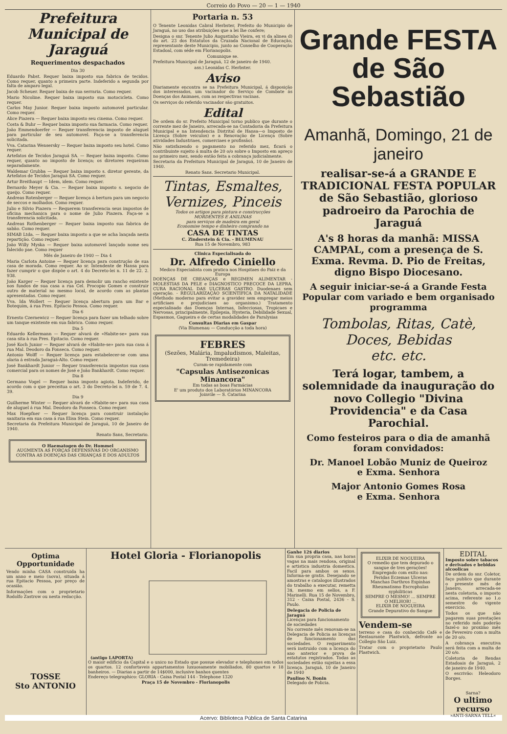Correio do Povo — 20 — 1 — 1940
Prefeitura Municipal de Jaraguá
Requerimentos despachados
Dia 30
Eduardo Pabst. Requer baixa imposto sua fabrica de tecidos. Como requer, quanto a primeira parte. Indeferido a segunda por falta de amparo legal.
Jacob Scheuer. Requer baixa de sua serraria. Como requer.
Mario Nicoline. Requer baixa imposto sua motocicleta. Como requer.
Carlos May Junior. Requer baixa imposto automovel particular. Como requer.
Alice Piazera — Requer baixa imposto seu cinema. Como requer.
Costa & Buhr — Requer baixa imposto sua farmacia. Como requer.
João Emmendoerfer — Requer transferencia imposto de aluguel para particular de seu automovel. Faça-se a transferencia solicitada.
Vva. Catarina Wensersky — Requer baixa imposto seu hotel. Como requer.
Artefatos de Tecidos Jaraguá SA. — Requer baixa imposto. Como requer, quanto ao imposto de licença; os diretores requeiram separadamente.
Waldemar Grubba — Requer baixa imposto s. diretor gerente, da Artefatos de Tecidos Jaraguá SA. Como requer.
Artur Breithaupt — Idem, idem. Como requer.
Bernardo Meyer & Cia. — Requer baixa imposto s. negocio de queijo. Como requer.
Andreas Rotenberger — Requer licença á bertura para um negocio de seccos e molhados. Como requer.
Julio e Silvio Piazera — Requerem transferencia seus impostos de oficina mechanica para o nome de Julio Piazera. Faça-se a transferencia solicitada.
Andreas Rothenberger — Requer baixa imposto sua fabrica de sabão. Como requer.
SIMAB Ltda. — Requer baixa imposto a que se acha lançada nesta repartição. Como requer.
João Willy Myska — Requer baixa automovel lançado nome seu falecido pae. Como requer
Mês de Janeiro de 1940 — Dia 4
Maria Carlota Antoine — Requer licença para construção de sua casa de morada. Como requer. Ao sr. Intendente de Hansa para fazer cumprir o que dispõe o art. 4 do Decreto-lei n. 11 de 22. 2. 938.
João Karger — Requer licença para demolir um rancho existente nos fundos de sua casa a rua Cel. Procopio Gomes e construir outro de material no mesmo local, de acordo com as plantas apresentadas. Como requer.
Vva. Ida Wollert — Requer licença abertura para um Bar e Botequim, á rua Pres. Epitacio Pessoa. Como requer.
Dia 6
Ernesto Czernewicz — Requer licença para fazer um telhado sobre um tanque existente em sua fabrica. Como requer.
Dia 5
Eduardo Kellermann — Requer alvará de «Habite-se» para sua casa sita à rua Pres. Epitacio. Como requer.
José Koch Junior — Requer alvará de «Habite-se» para sua casa á rua Mal. Deodoro da Fonseca. Como requer.
Antonio Wolff — Requer licença para estabelecer-se com uma olaria á estrada Jaraguá-Alto. Como requer.
José Bankhardt Junior — Requer transferencia impostos sua casa comercial para os nomes de José e João Bankhardt. Como requer.
Dia 8
Germano Vogel — Requer baixa imposto agiota. Indeferido, de acordo com o que preceitua o art. 3 do Decreto-lei n. 59 de 7. 4. 39.
Dia 9
Guilherme Winter — Requer alvará de «Habite-se» para sua casa de aluguel á rua Mal. Deodoro da Fonseca. Como requer.
Max Hoepfner — Requer licença para construir instalação sanitaria em sua casa á rua Elisa Stein. Como requer.
Secretaria da Prefeitura Municipal de Jaraguá, 10 de Janeiro de 1940.
Renato Sans, Secretario.
O Haematogen do Dr. Hommel
AUGMENTA AS FORÇAS DEFENSIVAS DO ORGANISMO CONTRA AS DOENÇAS DAS CRIANÇAS E DOS ADULTOS
Portaria n. 53
O Tenente Leonidas Cabral Herbster, Prefeito do Municipio de Jaraguá, no uso das atribuições que a lei lhe confere;
Designa o snr. Tenente Julio Augustinho Vieira, ex vi da alinea d) do art. 23 dos Estatutos da Cruzada Nacional de Educação, representante deste Municipio, junto ao Conselho de Cooperação Estadoal, com séde em Florianopolis.
Comunique se.
Prefeitura Municipal de Jaraguá, 12 de janeiro de 1940.
ass.) Leonidas C. Herbster.
Aviso
Diariamente encontra se na Prefeitura Municipal, á disposição dos interessados, um vacinador do Serviço de Combate ás Doenças dos Animaes, com as respectivas vacinas.
Os serviços do referido vacinador são gratuitos.
Edital
De ordem do sr. Prefeito Municipal torno publico que durante o corrente mez de Janeiro, arrecada-se na Contadoria da Prefeitura Municipal e na Intendencia Distrital de Hansa—o Imposto de Licença (Sobre veiculos) e a Renovação de Licença (Sobre atividades Industriaes, comerciaes e profissão).
Não satisfazendo o pagamento no referido mez, ficará o contribuinte sujeito á multa de 20 o/o sobre o Imposto em apreço no primeiro mez, sendo então feita a cobrança judicialmente.
Secretaria da Prefeitura Municipal de Jaraguá, 10 de Janeiro de 1940.
Renato Sans. Secretario Municipal.
Tintas, Esmaltes, Vernizes, Pinceis
Todos os artigos para pintura e construcções
MORDENTES E ANILINAS
para serviços de madeira em geral
Economise tempo e dinheiro comprando na
CASA DE TINTAS
C. Zinderstein & Cia. - BLUMENAU
Rua 15 de Novembro, 983
Clinica Especialisada do
Dr. Alfredo Ciniello
Medico Especialista com pratica nos Hospitaes do Paiz e da Europa
DOENÇAS DE CREANÇAS e REGIMEN ALIMENTAR - MOLESTIAS DA PELE e DIAGNOSTICO PRECOCE DA LEPRA. CURA RACIONAL DAS ULCERAS GASTRO. Duodenaes sem operação. - REGULARIZAÇÃO SCIENTIFICA DA NATALIDADE (Methodo moderno para evitar a gravidez sem empregar meios artificiaes e prejudiciaes ao organismo.) Tratamento especialisado das Doenças Internas, Infecciosas, Tropicaes e Nervosas, principalmente, Epilepsia, Hysteria, Debilidade Sexual, Espasmos, Gagueira e de certas modalidades de Paralysias
Consultas Diarias em Gaspar
(Via Blumenau — Conducção a toda hora)
FEBRES
(Sezões, Malária, Impaludismos, Maleitas, Tremedeira)
Curam-se rapidamente com
"Capsulas Antisezonicas Minancora"
Em todas as boas Farmácias
E' um produto dos Laboratórios MINANCORA
Joinvile — S. Catarina
Grande FESTA
de São Sebastião
Amanhã, Domingo, 21 de janeiro
realisar-se-á a GRANDE E TRADICIONAL FESTA POPULAR de São Sebastião, glorioso padroeiro da Parochia de Jaraguá
A's 8 horas da manhã: MISSA CAMPAL, com a presença de S. Exma. Revma. D. Pio de Freitas, digno Bispo Diocesano.
A seguir iniciar-se-á a Grande Festa Popular com variado e bem organisado programma
Tombolas, Ritas, Catè,
Doces, Bebidas
etc. etc.
Terá logar, tambem, a solemnidade da inauguração do novo Collegio "Divina Providencia" e da Casa Parochial.
Como festeiros para o dia de amanhã foram convidados:
Dr. Manoel Lobão Muniz de Queiroz
e Exma. Senhora
Major Antonio Gomes Rosa
e Exma. Senhora
Optima Opportunidade
Vendo minha CASA construida ha um anno e meio (nova), situada á rua Epitacio Pessoa, por preço de ocasião.
Informações com o proprietario Rodolfo Zastrow ou nesta redacção.
TOSSE
Sto ANTONIO
Hotel Gloria - Florianopolis
(antigo LAPORTA)
O maior edificio da Capital e o unico no Estado que possue elevador e telephones em todos os quartos. 12 confortaveis appartamentos luxuosamente mobiliados, 80 quartos e 18 banheiros. — Diarias a partir de 14$000, inclusive banhos quentes
Endereço telegraphico: GLORIA - Caixa Postal 144 - Telephone 1320
Praça 15 de Novembro - Florianopolis
Ganhe 12$ diarios
Em sua propria casa, nas horas vagas na mais rendosa, original e artistica industria domestica. Facil para ambos os sexos. Informa-se gratis. Desejando se amostras e catalogos illustrados do trabalho a executar, remetta 3$, mesmo em sellos, a F. Marinelli. Rua 15 de Novembro, 312 - Caixa Postal, 2436 - S. Paulo.
Delegacia de Policia de Jaraguá
Licenças para funcionamento de sociedades
No corrente mês renovam-se na Delegacia de Policia as licenças de funcionamento das sociedades. O requerimento será instruido com a licença do ano anterior e prova de estatutos registrados. Todas as sociedades estão sujeitas a essa licença. Jaraguá, 10 de Janeiro de 1940
Paulino N. Bonin
Delegado de Policia.
ELIXIR DE NOGUEIRA
O remedio que tem depurado o sangue de tres gerações! Empregado com exito nas: Feridas Eczemas Ulceras Manchas Darthros Espinhas Rheumatismo Escrophulas syphiliticas
SEMPRE O MESMO! ... SEMPRE O MELHOR! ...
ELIXIR DE NOGUEIRA
Grande Depurativo do Sangue
Vendem-se
terreno e casa do conhecido Café e Restaurante Plastwich, defronte ao Collegio São Luiz.
Tratar com o proprietario Paulo Plastwich.
EDITAL
Imposto sobre tabacos e derivados e bebidas alcoolicas
De ordem do snr. Coletor, faço publico que durante o presente mês de Janeiro, arrecada-se nesta coletoria, o imposto acima, referente ao 1.o semestre do vigente exercicio.
Todos os que não pagarem suas prestações no referido mês poderão fazel-o no proximo mês de Fevereiro com a multa de 20 o/o.
A cobrança executiva será feita com a multa de 20 o/o.
Coletoria de Rendas Estadoais de Jaraguá, 2 de janeiro de 1940.
O escrivão: Heleodoro Borges.
Sarna?
O ultimo recurso
»ANTI-SARNA TELL«
Acervo: Biblioteca Pública de Santa Catarina